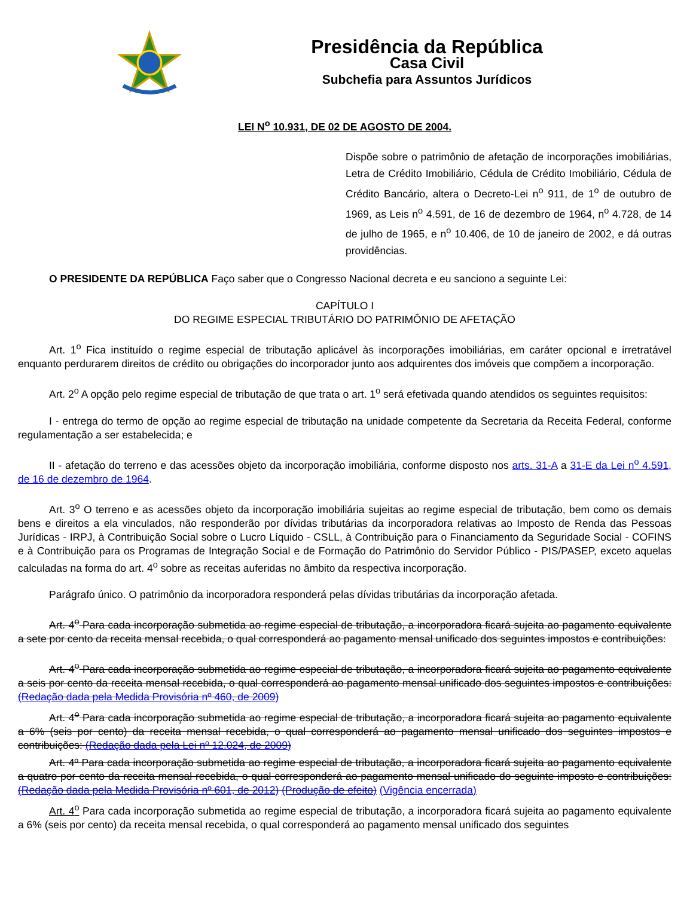Presidência da República
Casa Civil
Subchefia para Assuntos Jurídicos
LEI N<sup>o</sup> 10.931, DE 02 DE AGOSTO DE 2004.
Dispõe sobre o patrimônio de afetação de incorporações imobiliárias, Letra de Crédito Imobiliário, Cédula de Crédito Imobiliário, Cédula de Crédito Bancário, altera o Decreto-Lei n<sup>o</sup> 911, de 1<sup>o</sup> de outubro de 1969, as Leis n<sup>o</sup> 4.591, de 16 de dezembro de 1964, n<sup>o</sup> 4.728, de 14 de julho de 1965, e n<sup>o</sup> 10.406, de 10 de janeiro de 2002, e dá outras providências.
O PRESIDENTE DA REPÚBLICA Faço saber que o Congresso Nacional decreta e eu sanciono a seguinte Lei:
CAPÍTULO I
DO REGIME ESPECIAL TRIBUTÁRIO DO PATRIMÔNIO DE AFETAÇÃO
Art. 1<sup>o</sup> Fica instituído o regime especial de tributação aplicável às incorporações imobiliárias, em caráter opcional e irretratável enquanto perdurarem direitos de crédito ou obrigações do incorporador junto aos adquirentes dos imóveis que compõem a incorporação.
Art. 2<sup>o</sup> A opção pelo regime especial de tributação de que trata o art. 1<sup>o</sup> será efetivada quando atendidos os seguintes requisitos:
I - entrega do termo de opção ao regime especial de tributação na unidade competente da Secretaria da Receita Federal, conforme regulamentação a ser estabelecida; e
II - afetação do terreno e das acessões objeto da incorporação imobiliária, conforme disposto nos arts. 31-A a 31-E da Lei n<sup>o</sup> 4.591, de 16 de dezembro de 1964.
Art. 3<sup>o</sup> O terreno e as acessões objeto da incorporação imobiliária sujeitas ao regime especial de tributação, bem como os demais bens e direitos a ela vinculados, não responderão por dívidas tributárias da incorporadora relativas ao Imposto de Renda das Pessoas Jurídicas - IRPJ, à Contribuição Social sobre o Lucro Líquido - CSLL, à Contribuição para o Financiamento da Seguridade Social - COFINS e à Contribuição para os Programas de Integração Social e de Formação do Patrimônio do Servidor Público - PIS/PASEP, exceto aquelas calculadas na forma do art. 4<sup>o</sup> sobre as receitas auferidas no âmbito da respectiva incorporação.
Parágrafo único. O patrimônio da incorporadora responderá pelas dívidas tributárias da incorporação afetada.
Art. 4<sup>o</sup> Para cada incorporação submetida ao regime especial de tributação, a incorporadora ficará sujeita ao pagamento equivalente a sete por cento da receita mensal recebida, o qual corresponderá ao pagamento mensal unificado dos seguintes impostos e contribuições:
Art. 4<sup>o</sup> Para cada incorporação submetida ao regime especial de tributação, a incorporadora ficará sujeita ao pagamento equivalente a seis por cento da receita mensal recebida, o qual corresponderá ao pagamento mensal unificado dos seguintes impostos e contribuições: (Redação dada pela Medida Provisória nº 460, de 2009)
Art. 4<sup>o</sup> Para cada incorporação submetida ao regime especial de tributação, a incorporadora ficará sujeita ao pagamento equivalente a 6% (seis por cento) da receita mensal recebida, o qual corresponderá ao pagamento mensal unificado dos seguintes impostos e contribuições: (Redação dada pela Lei nº 12.024, de 2009)
Art. 4º Para cada incorporação submetida ao regime especial de tributação, a incorporadora ficará sujeita ao pagamento equivalente a quatro por cento da receita mensal recebida, o qual corresponderá ao pagamento mensal unificado do seguinte imposto e contribuições: (Redação dada pela Medida Provisória nº 601, de 2012) (Produção de efeito) (Vigência encerrada)
Art. 4<sup>o</sup> Para cada incorporação submetida ao regime especial de tributação, a incorporadora ficará sujeita ao pagamento equivalente a 6% (seis por cento) da receita mensal recebida, o qual corresponderá ao pagamento mensal unificado dos seguintes